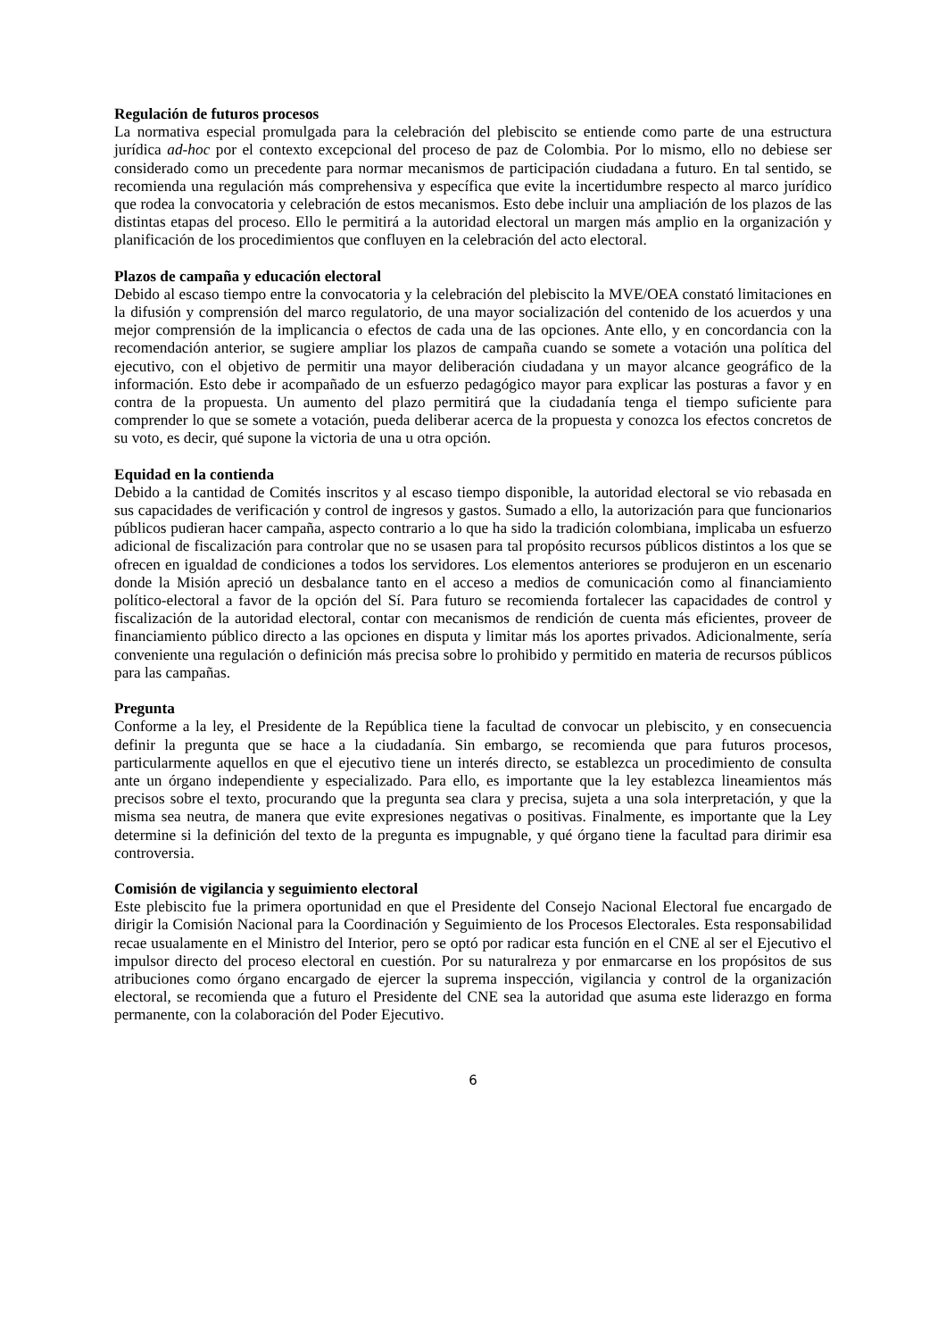Regulación de futuros procesos
La normativa especial promulgada para la celebración del plebiscito se entiende como parte de una estructura jurídica ad-hoc por el contexto excepcional del proceso de paz de Colombia. Por lo mismo, ello no debiese ser considerado como un precedente para normar mecanismos de participación ciudadana a futuro. En tal sentido, se recomienda una regulación más comprehensiva y específica que evite la incertidumbre respecto al marco jurídico que rodea la convocatoria y celebración de estos mecanismos. Esto debe incluir una ampliación de los plazos de las distintas etapas del proceso. Ello le permitirá a la autoridad electoral un margen más amplio en la organización y planificación de los procedimientos que confluyen en la celebración del acto electoral.
Plazos de campaña y educación electoral
Debido al escaso tiempo entre la convocatoria y la celebración del plebiscito la MVE/OEA constató limitaciones en la difusión y comprensión del marco regulatorio, de una mayor socialización del contenido de los acuerdos y una mejor comprensión de la implicancia o efectos de cada una de las opciones. Ante ello, y en concordancia con la recomendación anterior, se sugiere ampliar los plazos de campaña cuando se somete a votación una política del ejecutivo, con el objetivo de permitir una mayor deliberación ciudadana y un mayor alcance geográfico de la información. Esto debe ir acompañado de un esfuerzo pedagógico mayor para explicar las posturas a favor y en contra de la propuesta. Un aumento del plazo permitirá que la ciudadanía tenga el tiempo suficiente para comprender lo que se somete a votación, pueda deliberar acerca de la propuesta y conozca los efectos concretos de su voto, es decir, qué supone la victoria de una u otra opción.
Equidad en la contienda
Debido a la cantidad de Comités inscritos y al escaso tiempo disponible, la autoridad electoral se vio rebasada en sus capacidades de verificación y control de ingresos y gastos. Sumado a ello, la autorización para que funcionarios públicos pudieran hacer campaña, aspecto contrario a lo que ha sido la tradición colombiana, implicaba un esfuerzo adicional de fiscalización para controlar que no se usasen para tal propósito recursos públicos distintos a los que se ofrecen en igualdad de condiciones a todos los servidores. Los elementos anteriores se produjeron en un escenario donde la Misión apreció un desbalance tanto en el acceso a medios de comunicación como al financiamiento político-electoral a favor de la opción del Sí. Para futuro se recomienda fortalecer las capacidades de control y fiscalización de la autoridad electoral, contar con mecanismos de rendición de cuenta más eficientes, proveer de financiamiento público directo a las opciones en disputa y limitar más los aportes privados. Adicionalmente, sería conveniente una regulación o definición más precisa sobre lo prohibido y permitido en materia de recursos públicos para las campañas.
Pregunta
Conforme a la ley, el Presidente de la República tiene la facultad de convocar un plebiscito, y en consecuencia definir la pregunta que se hace a la ciudadanía. Sin embargo, se recomienda que para futuros procesos, particularmente aquellos en que el ejecutivo tiene un interés directo, se establezca un procedimiento de consulta ante un órgano independiente y especializado. Para ello, es importante que la ley establezca lineamientos más precisos sobre el texto, procurando que la pregunta sea clara y precisa, sujeta a una sola interpretación, y que la misma sea neutra, de manera que evite expresiones negativas o positivas. Finalmente, es importante que la Ley determine si la definición del texto de la pregunta es impugnable, y qué órgano tiene la facultad para dirimir esa controversia.
Comisión de vigilancia y seguimiento electoral
Este plebiscito fue la primera oportunidad en que el Presidente del Consejo Nacional Electoral fue encargado de dirigir la Comisión Nacional para la Coordinación y Seguimiento de los Procesos Electorales. Esta responsabilidad recae usualamente en el Ministro del Interior, pero se optó por radicar esta función en el CNE al ser el Ejecutivo el impulsor directo del proceso electoral en cuestión. Por su naturalreza y por enmarcarse en los propósitos de sus atribuciones como órgano encargado de ejercer la suprema inspección, vigilancia y control de la organización electoral, se recomienda que a futuro el Presidente del CNE sea la autoridad que asuma este liderazgo en forma permanente, con la colaboración del Poder Ejecutivo.
6